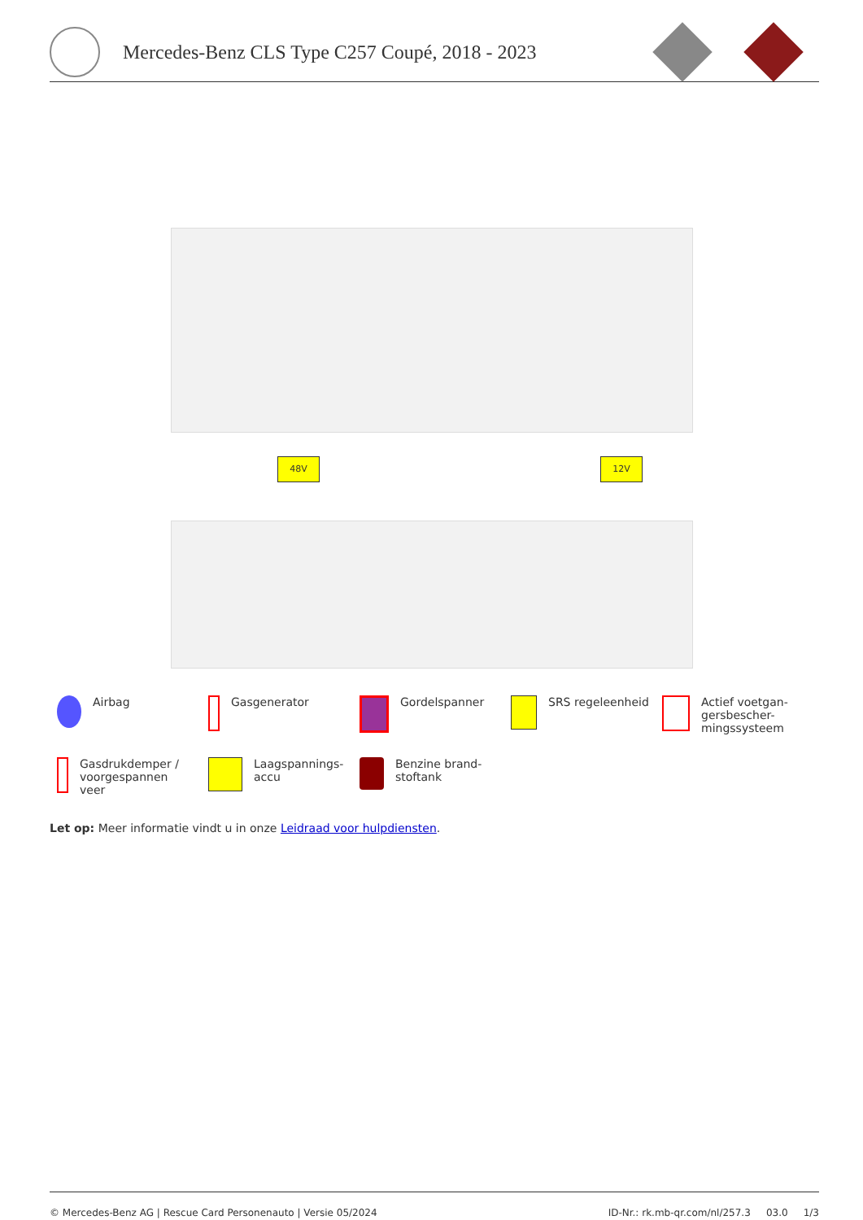Mercedes-Benz CLS Type C257 Coupé, 2018 - 2023
48V 12V
Airbag
Gasgenerator
Gordelspanner
SRS regeleenheid
Actief voetgan-
gersbescher-
mingssysteem
Gasdrukdemper /
voorgespannen
veer
Laagspannings-
accu
Benzine brand-
stoftank
Let op: Meer informatie vindt u in onze Leidraad voor hulpdiensten.
© Mercedes-Benz AG | Rescue Card Personenauto | Versie 05/2024 ID-Nr.: rk.mb-qr.com/nl/257.3 03.0 1/3